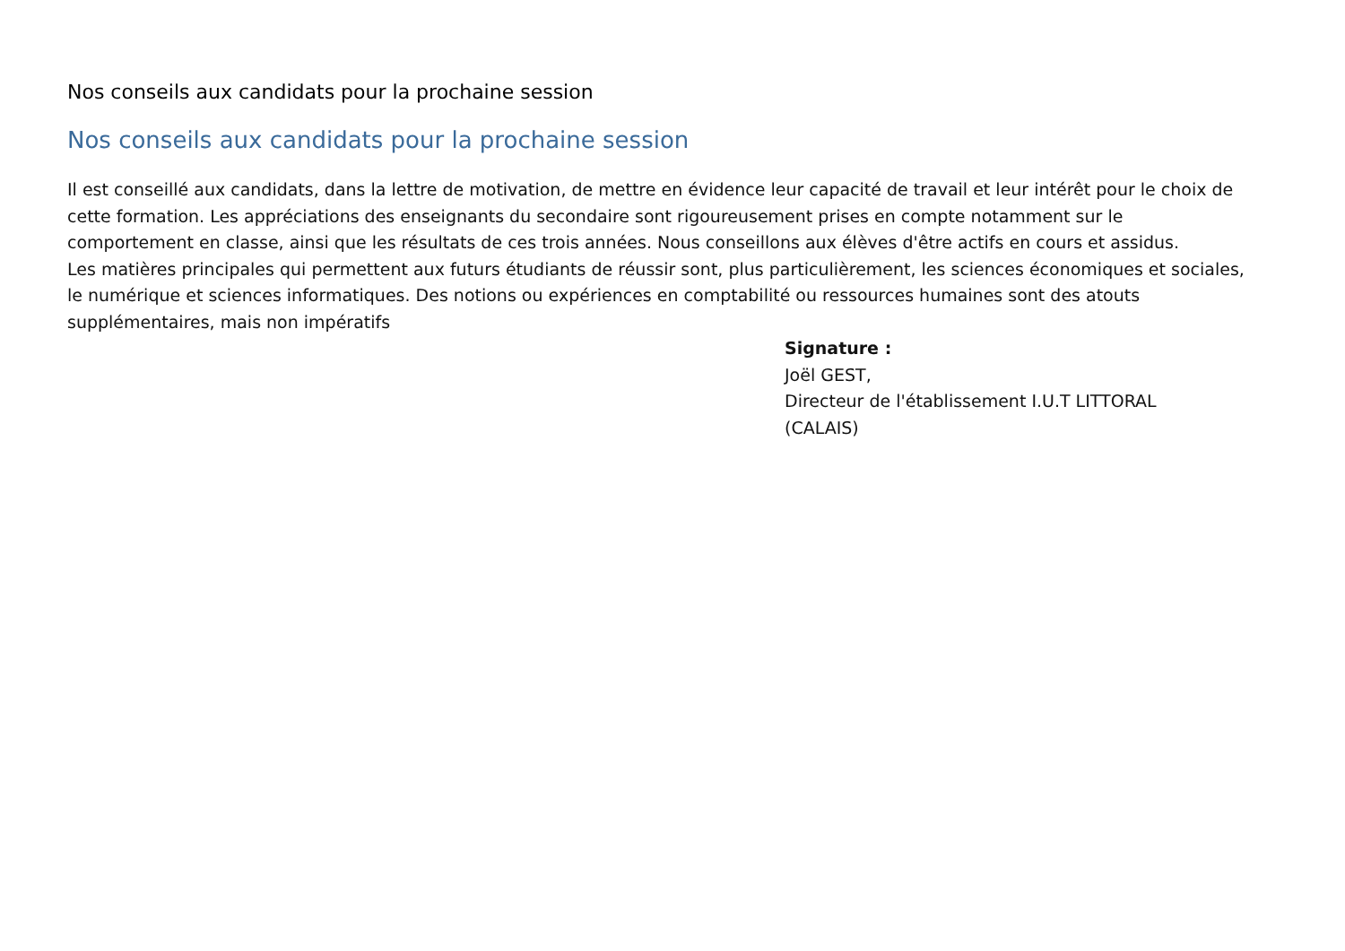Nos conseils aux candidats pour la prochaine session
Nos conseils aux candidats pour la prochaine session
Il est conseillé aux candidats, dans la lettre de motivation, de mettre en évidence leur capacité de travail et leur intérêt pour le choix de cette formation. Les appréciations des enseignants du secondaire sont rigoureusement prises en compte notamment sur le
comportement en classe, ainsi que les résultats de ces trois années. Nous conseillons aux élèves d'être actifs en cours et assidus.
Les matières principales qui permettent aux futurs étudiants de réussir sont, plus particulièrement, les sciences économiques et sociales,
le numérique et sciences informatiques. Des notions ou expériences en comptabilité ou ressources humaines sont des atouts supplémentaires, mais non impératifs
Signature :
Joël GEST,
Directeur de l'établissement I.U.T LITTORAL
(CALAIS)